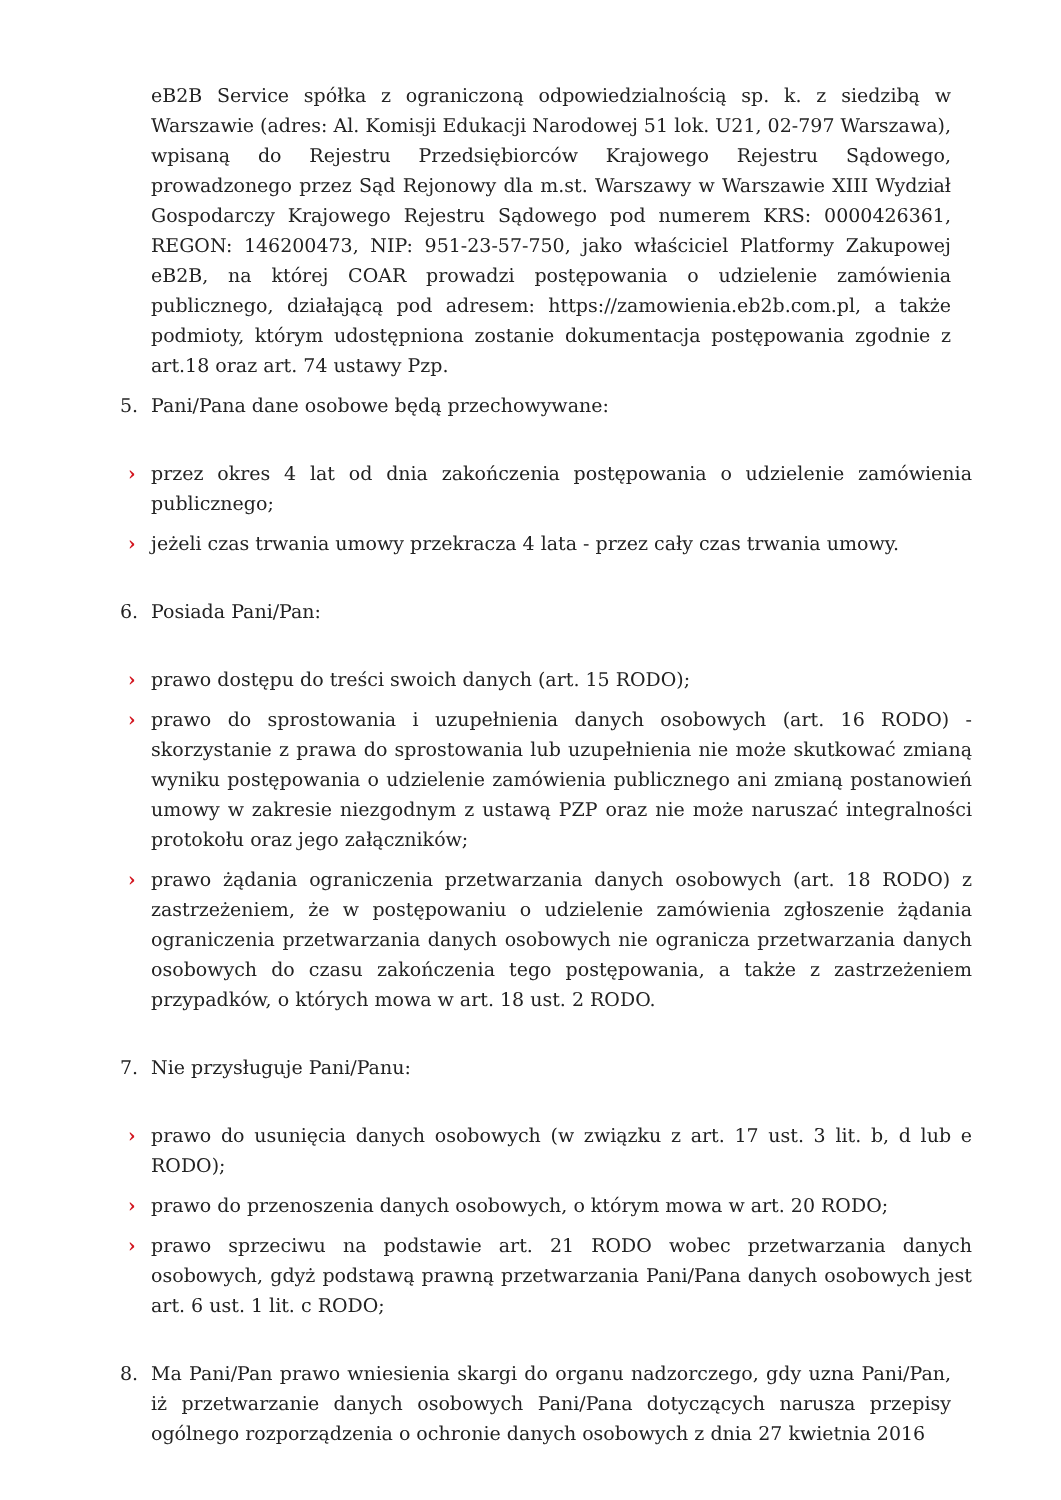eB2B Service spółka z ograniczoną odpowiedzialnością sp. k. z siedzibą w Warszawie (adres: Al. Komisji Edukacji Narodowej 51 lok. U21, 02-797 Warszawa), wpisaną do Rejestru Przedsiębiorców Krajowego Rejestru Sądowego, prowadzonego przez Sąd Rejonowy dla m.st. Warszawy w Warszawie XIII Wydział Gospodarczy Krajowego Rejestru Sądowego pod numerem KRS: 0000426361, REGON: 146200473, NIP: 951-23-57-750, jako właściciel Platformy Zakupowej eB2B, na której COAR prowadzi postępowania o udzielenie zamówienia publicznego, działającą pod adresem: https://zamowienia.eb2b.com.pl, a także podmioty, którym udostępniona zostanie dokumentacja postępowania zgodnie z art.18 oraz art. 74 ustawy Pzp.
5. Pani/Pana dane osobowe będą przechowywane:
› przez okres 4 lat od dnia zakończenia postępowania o udzielenie zamówienia publicznego;
› jeżeli czas trwania umowy przekracza 4 lata - przez cały czas trwania umowy.
6. Posiada Pani/Pan:
› prawo dostępu do treści swoich danych (art. 15 RODO);
› prawo do sprostowania i uzupełnienia danych osobowych (art. 16 RODO) - skorzystanie z prawa do sprostowania lub uzupełnienia nie może skutkować zmianą wyniku postępowania o udzielenie zamówienia publicznego ani zmianą postanowień umowy w zakresie niezgodnym z ustawą PZP oraz nie może naruszać integralności protokołu oraz jego załączników;
› prawo żądania ograniczenia przetwarzania danych osobowych (art. 18 RODO) z zastrzeżeniem, że w postępowaniu o udzielenie zamówienia zgłoszenie żądania ograniczenia przetwarzania danych osobowych nie ogranicza przetwarzania danych osobowych do czasu zakończenia tego postępowania, a także z zastrzeżeniem przypadków, o których mowa w art. 18 ust. 2 RODO.
7. Nie przysługuje Pani/Panu:
› prawo do usunięcia danych osobowych (w związku z art. 17 ust. 3 lit. b, d lub e RODO);
› prawo do przenoszenia danych osobowych, o którym mowa w art. 20 RODO;
› prawo sprzeciwu na podstawie art. 21 RODO wobec przetwarzania danych osobowych, gdyż podstawą prawną przetwarzania Pani/Pana danych osobowych jest art. 6 ust. 1 lit. c RODO;
8. Ma Pani/Pan prawo wniesienia skargi do organu nadzorczego, gdy uzna Pani/Pan, iż przetwarzanie danych osobowych Pani/Pana dotyczących narusza przepisy ogólnego rozporządzenia o ochronie danych osobowych z dnia 27 kwietnia 2016